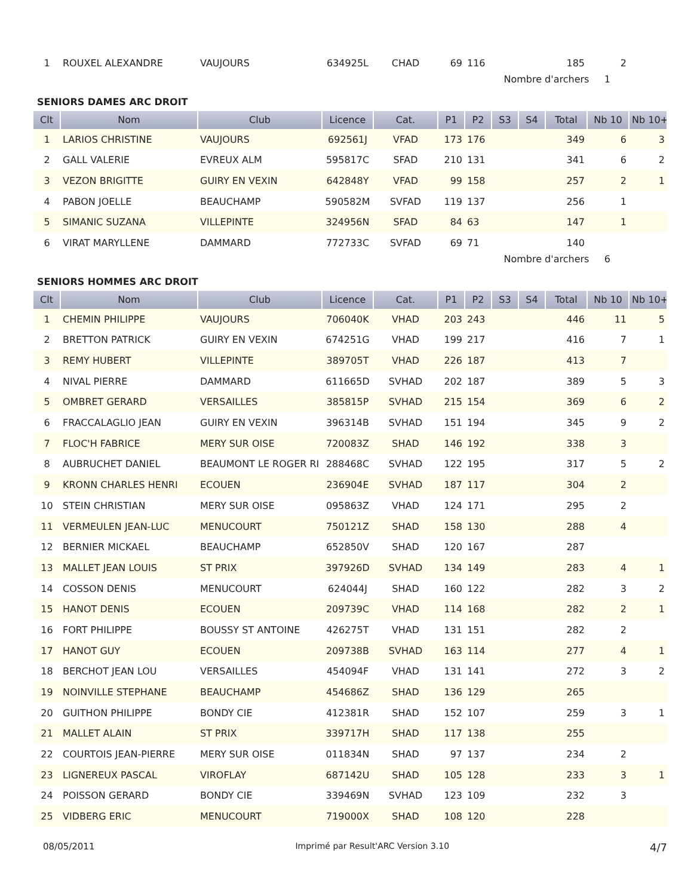| 1 | ROUXEL ALEXANDRE | VAUJOURS | 634925L | CHAD | 69 | 116 | | | 185 | 2 | |
Nombre d'archers 1
SENIORS DAMES ARC DROIT
| Clt | Nom | Club | Licence | Cat. | P1 | P2 | S3 | S4 | Total | Nb 10 | Nb 10+ |
| --- | --- | --- | --- | --- | --- | --- | --- | --- | --- | --- | --- |
| 1 | LARIOS CHRISTINE | VAUJOURS | 692561J | VFAD | 173 | 176 | | | 349 | 6 | 3 |
| 2 | GALL VALERIE | EVREUX ALM | 595817C | SFAD | 210 | 131 | | | 341 | 6 | 2 |
| 3 | VEZON BRIGITTE | GUIRY EN VEXIN | 642848Y | VFAD | 99 | 158 | | | 257 | 2 | 1 |
| 4 | PABON JOELLE | BEAUCHAMP | 590582M | SVFAD | 119 | 137 | | | 256 | 1 | |
| 5 | SIMANIC SUZANA | VILLEPINTE | 324956N | SFAD | 84 | 63 | | | 147 | 1 | |
| 6 | VIRAT MARYLLENE | DAMMARD | 772733C | SVFAD | 69 | 71 | | | 140 | | |
Nombre d'archers 6
SENIORS HOMMES ARC DROIT
| Clt | Nom | Club | Licence | Cat. | P1 | P2 | S3 | S4 | Total | Nb 10 | Nb 10+ |
| --- | --- | --- | --- | --- | --- | --- | --- | --- | --- | --- | --- |
| 1 | CHEMIN PHILIPPE | VAUJOURS | 706040K | VHAD | 203 | 243 | | | 446 | 11 | 5 |
| 2 | BRETTON PATRICK | GUIRY EN VEXIN | 674251G | VHAD | 199 | 217 | | | 416 | 7 | 1 |
| 3 | REMY HUBERT | VILLEPINTE | 389705T | VHAD | 226 | 187 | | | 413 | 7 | |
| 4 | NIVAL PIERRE | DAMMARD | 611665D | SVHAD | 202 | 187 | | | 389 | 5 | 3 |
| 5 | OMBRET GERARD | VERSAILLES | 385815P | SVHAD | 215 | 154 | | | 369 | 6 | 2 |
| 6 | FRACCALAGLIO JEAN | GUIRY EN VEXIN | 396314B | SVHAD | 151 | 194 | | | 345 | 9 | 2 |
| 7 | FLOC'H FABRICE | MERY SUR OISE | 720083Z | SHAD | 146 | 192 | | | 338 | 3 | |
| 8 | AUBRUCHET DANIEL | BEAUMONT LE ROGER RI | 288468C | SVHAD | 122 | 195 | | | 317 | 5 | 2 |
| 9 | KRONN CHARLES HENRI | ECOUEN | 236904E | SVHAD | 187 | 117 | | | 304 | 2 | |
| 10 | STEIN CHRISTIAN | MERY SUR OISE | 095863Z | VHAD | 124 | 171 | | | 295 | 2 | |
| 11 | VERMEULEN JEAN-LUC | MENUCOURT | 750121Z | SHAD | 158 | 130 | | | 288 | 4 | |
| 12 | BERNIER MICKAEL | BEAUCHAMP | 652850V | SHAD | 120 | 167 | | | 287 | | |
| 13 | MALLET JEAN LOUIS | ST PRIX | 397926D | SVHAD | 134 | 149 | | | 283 | 4 | 1 |
| 14 | COSSON DENIS | MENUCOURT | 624044J | SHAD | 160 | 122 | | | 282 | 3 | 2 |
| 15 | HANOT DENIS | ECOUEN | 209739C | VHAD | 114 | 168 | | | 282 | 2 | 1 |
| 16 | FORT PHILIPPE | BOUSSY ST ANTOINE | 426275T | VHAD | 131 | 151 | | | 282 | 2 | |
| 17 | HANOT GUY | ECOUEN | 209738B | SVHAD | 163 | 114 | | | 277 | 4 | 1 |
| 18 | BERCHOT JEAN LOU | VERSAILLES | 454094F | VHAD | 131 | 141 | | | 272 | 3 | 2 |
| 19 | NOINVILLE STEPHANE | BEAUCHAMP | 454686Z | SHAD | 136 | 129 | | | 265 | | |
| 20 | GUITHON PHILIPPE | BONDY CIE | 412381R | SHAD | 152 | 107 | | | 259 | 3 | 1 |
| 21 | MALLET ALAIN | ST PRIX | 339717H | SHAD | 117 | 138 | | | 255 | | |
| 22 | COURTOIS JEAN-PIERRE | MERY SUR OISE | 011834N | SHAD | 97 | 137 | | | 234 | 2 | |
| 23 | LIGNEREUX PASCAL | VIROFLAY | 687142U | SHAD | 105 | 128 | | | 233 | 3 | 1 |
| 24 | POISSON GERARD | BONDY CIE | 339469N | SVHAD | 123 | 109 | | | 232 | 3 | |
| 25 | VIDBERG ERIC | MENUCOURT | 719000X | SHAD | 108 | 120 | | | 228 | | |
08/05/2011 Imprimé par Result'ARC Version 3.10 4/7